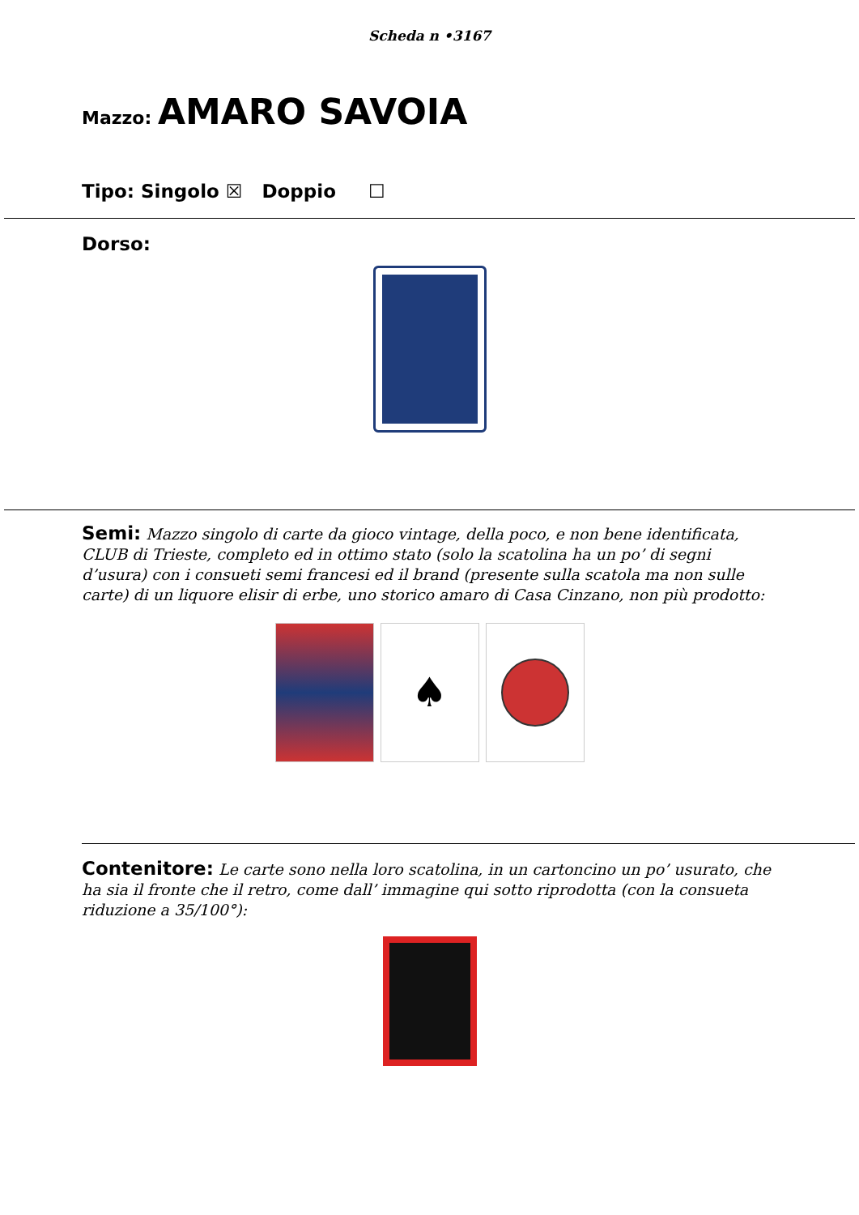Scheda n •3167
Mazzo: AMARO SAVOIA
Tipo: Singolo ☒ Doppio ☐
Dorso:
Semi: Mazzo singolo di carte da gioco vintage, della poco, e non bene identificata, CLUB di Trieste, completo ed in ottimo stato (solo la scatolina ha un po’ di segni d’usura) con i consueti semi francesi ed il brand (presente sulla scatola ma non sulle carte) di un liquore elisir di erbe, uno storico amaro di Casa Cinzano, non più prodotto:
♠
Contenitore: Le carte sono nella loro scatolina, in un cartoncino un po’ usurato, che ha sia il fronte che il retro, come dall’ immagine qui sotto riprodotta (con la consueta riduzione a 35/100°):